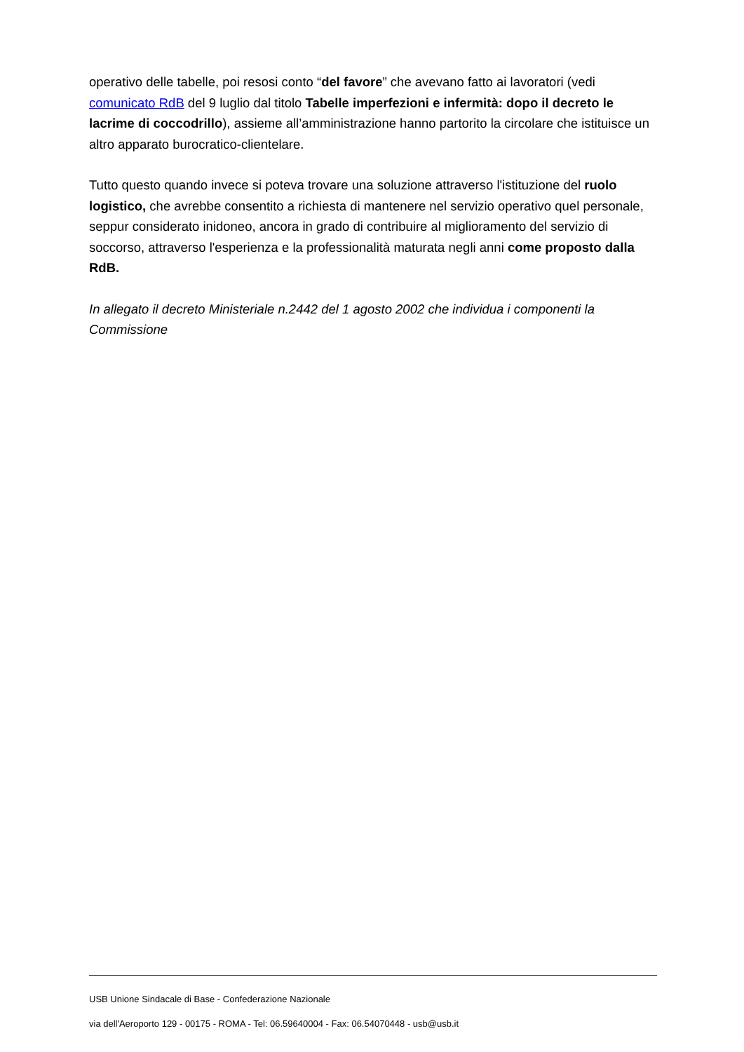operativo delle tabelle, poi resosi conto “del favore” che avevano fatto ai lavoratori (vedi comunicato RdB del 9 luglio dal titolo Tabelle imperfezioni e infermità: dopo il decreto le lacrime di coccodrillo), assieme all’amministrazione hanno partorito la circolare che istituisce un altro apparato burocratico-clientelare.
Tutto questo quando invece si poteva trovare una soluzione attraverso l'istituzione del ruolo logistico, che avrebbe consentito a richiesta di mantenere nel servizio operativo quel personale, seppur considerato inidoneo, ancora in grado di contribuire al miglioramento del servizio di soccorso, attraverso l'esperienza e la professionalità maturata negli anni come proposto dalla RdB.
In allegato il decreto Ministeriale n.2442 del 1 agosto 2002 che individua i componenti la Commissione
USB Unione Sindacale di Base - Confederazione Nazionale
via dell'Aeroporto 129 - 00175 - ROMA - Tel: 06.59640004 - Fax: 06.54070448 - usb@usb.it